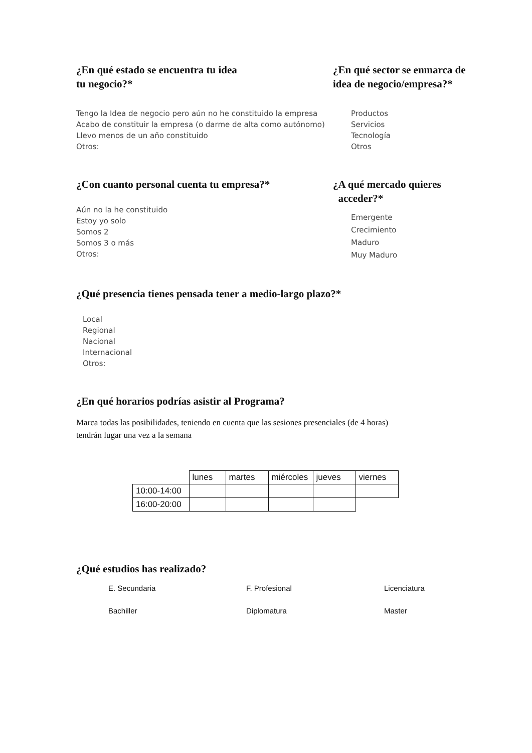¿En qué estado se encuentra tu idea
tu negocio?*
Tengo la Idea de negocio pero aún no he constituido la empresa
Acabo de constituir la empresa (o darme de alta como autónomo)
Llevo menos de un año constituido
Otros:
¿En qué sector se enmarca de
idea de negocio/empresa?*
Productos
Servicios
Tecnología
Otros
¿Con cuanto personal cuenta tu empresa?*
Aún no la he constituido
Estoy yo solo
Somos 2
Somos 3 o más
Otros:
¿A qué mercado quieres
acceder?*
Emergente
Crecimiento
Maduro
Muy Maduro
¿Qué presencia tienes pensada tener a medio-largo plazo?*
Local
Regional
Nacional
Internacional
Otros:
¿En qué horarios podrías asistir al Programa?
Marca todas las posibilidades, teniendo en cuenta que las sesiones presenciales (de 4 horas)
tendrán lugar una vez a la semana
| | lunes | martes | miércoles | jueves | viernes |
| 10:00-14:00 | | | | | |
| 16:00-20:00 | | | | | |
¿Qué estudios has realizado?
E. Secundaria
F. Profesional
Licenciatura
Bachiller
Diplomatura
Master